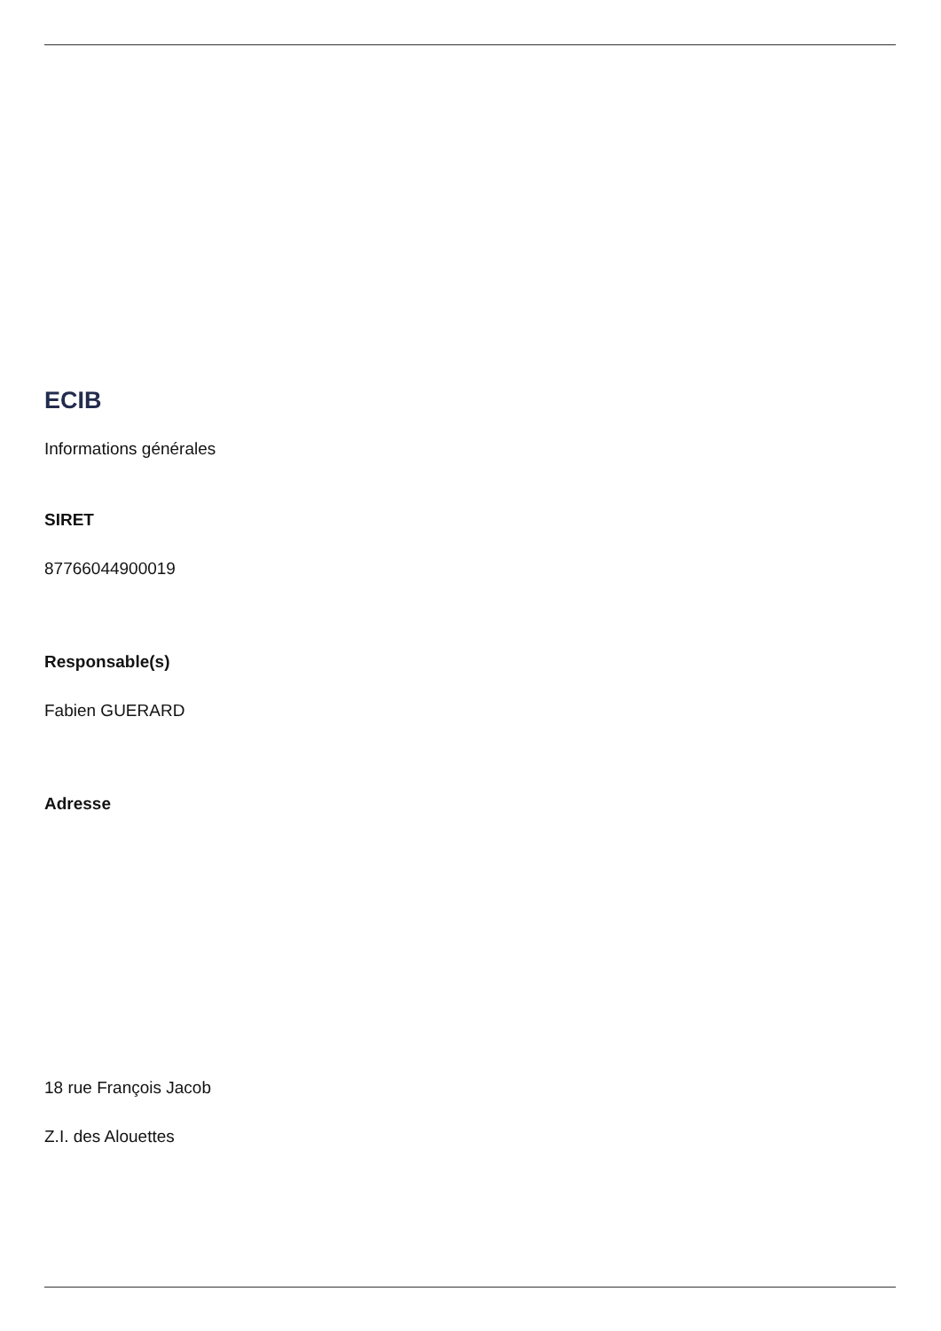ECIB
Informations générales
SIRET
87766044900019
Responsable(s)
Fabien GUERARD
Adresse
18 rue François Jacob
Z.I. des Alouettes